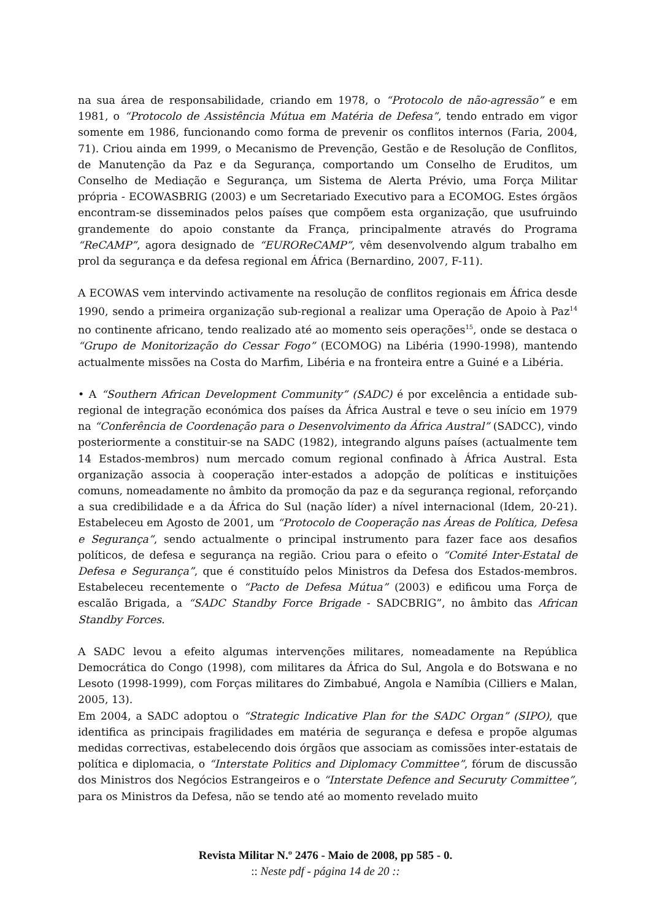na sua área de responsabilidade, criando em 1978, o “Protocolo de não-agressão” e em 1981, o “Protocolo de Assistência Mútua em Matéria de Defesa”, tendo entrado em vigor somente em 1986, funcionando como forma de prevenir os conflitos internos (Faria, 2004, 71). Criou ainda em 1999, o Mecanismo de Prevenção, Gestão e de Resolução de Conflitos, de Manutenção da Paz e da Segurança, comportando um Conselho de Eruditos, um Conselho de Mediação e Segurança, um Sistema de Alerta Prévio, uma Força Militar própria - ECOWASBRIG (2003) e um Secretariado Executivo para a ECOMOG. Estes órgãos encontram-se disseminados pelos países que compõem esta organização, que usufruindo grandemente do apoio constante da França, principalmente através do Programa “ReCAMP”, agora designado de “EUROReCAMP”, vêm desenvolvendo algum trabalho em prol da segurança e da defesa regional em África (Bernardino, 2007, F-11).
A ECOWAS vem intervindo activamente na resolução de conflitos regionais em África desde 1990, sendo a primeira organização sub-regional a realizar uma Operação de Apoio à Paz<sup>14</sup> no continente africano, tendo realizado até ao momento seis operações<sup>15</sup>, onde se destaca o “Grupo de Monitorização do Cessar Fogo” (ECOMOG) na Libéria (1990-1998), mantendo actualmente missões na Costa do Marfim, Libéria e na fronteira entre a Guiné e a Libéria.
• A “Southern African Development Community” (SADC) é por excelência a entidade sub-regional de integração económica dos países da África Austral e teve o seu início em 1979 na “Conferência de Coordenação para o Desenvolvimento da África Austral” (SADCC), vindo posteriormente a constituir-se na SADC (1982), integrando alguns países (actualmente tem 14 Estados-membros) num mercado comum regional confinado à África Austral. Esta organização associa à cooperação inter-estados a adopção de políticas e instituições comuns, nomeadamente no âmbito da promoção da paz e da segurança regional, reforçando a sua credibilidade e a da África do Sul (nação líder) a nível internacional (Idem, 20-21). Estabeleceu em Agosto de 2001, um “Protocolo de Cooperação nas Áreas de Política, Defesa e Segurança”, sendo actualmente o principal instrumento para fazer face aos desafios políticos, de defesa e segurança na região. Criou para o efeito o “Comité Inter-Estatal de Defesa e Segurança”, que é constituído pelos Ministros da Defesa dos Estados-membros. Estabeleceu recentemente o “Pacto de Defesa Mútua” (2003) e edificou uma Força de escalão Brigada, a “SADC Standby Force Brigade - SADCBRIG”, no âmbito das African Standby Forces.
A SADC levou a efeito algumas intervenções militares, nomeadamente na República Democrática do Congo (1998), com militares da África do Sul, Angola e do Botswana e no Lesoto (1998-1999), com Forças militares do Zimbabué, Angola e Namíbia (Cilliers e Malan, 2005, 13).
Em 2004, a SADC adoptou o “Strategic Indicative Plan for the SADC Organ” (SIPO), que identifica as principais fragilidades em matéria de segurança e defesa e propõe algumas medidas correctivas, estabelecendo dois órgãos que associam as comissões inter-estatais de política e diplomacia, o “Interstate Politics and Diplomacy Committee”, fórum de discussão dos Ministros dos Negócios Estrangeiros e o “Interstate Defence and Securuty Committee”, para os Ministros da Defesa, não se tendo até ao momento revelado muito
Revista Militar N.º 2476 - Maio de 2008, pp 585 - 0.
:: Neste pdf - página 14 de 20 ::